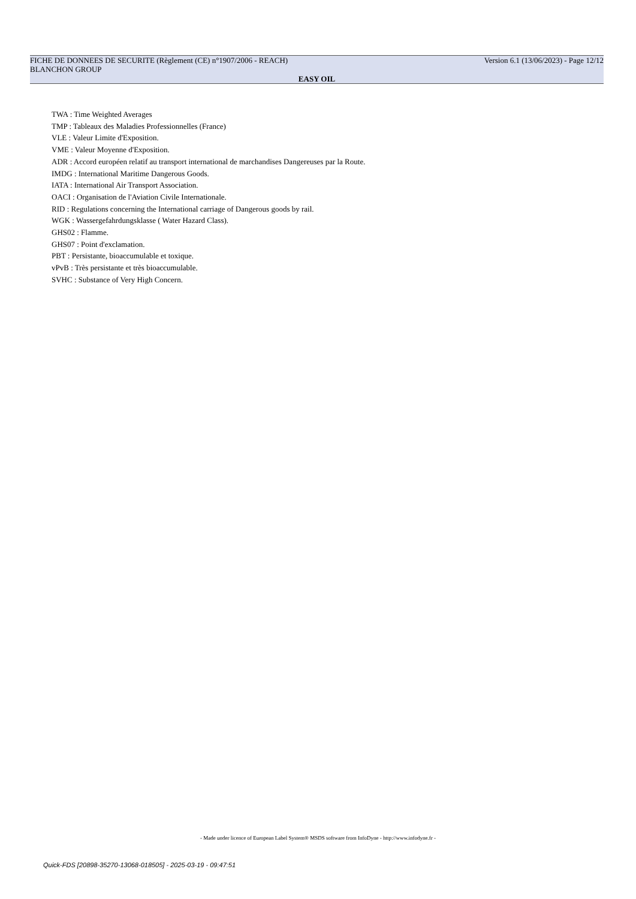FICHE DE DONNEES DE SECURITE (Règlement (CE) n°1907/2006 - REACH) Version 6.1 (13/06/2023) - Page 12/12
BLANCHON GROUP
EASY OIL
TWA : Time Weighted Averages
TMP : Tableaux des Maladies Professionnelles (France)
VLE : Valeur Limite d'Exposition.
VME : Valeur Moyenne d'Exposition.
ADR : Accord européen relatif au transport international de marchandises Dangereuses par la Route.
IMDG : International Maritime Dangerous Goods.
IATA : International Air Transport Association.
OACI : Organisation de l'Aviation Civile Internationale.
RID : Regulations concerning the International carriage of Dangerous goods by rail.
WGK : Wassergefahrdungsklasse ( Water Hazard Class).
GHS02 : Flamme.
GHS07 : Point d'exclamation.
PBT : Persistante, bioaccumulable et toxique.
vPvB : Très persistante et très bioaccumulable.
SVHC : Substance of Very High Concern.
- Made under licence of European Label System® MSDS software from InfoDyne - http://www.infodyne.fr -
Quick-FDS [20898-35270-13068-018505] - 2025-03-19 - 09:47:51